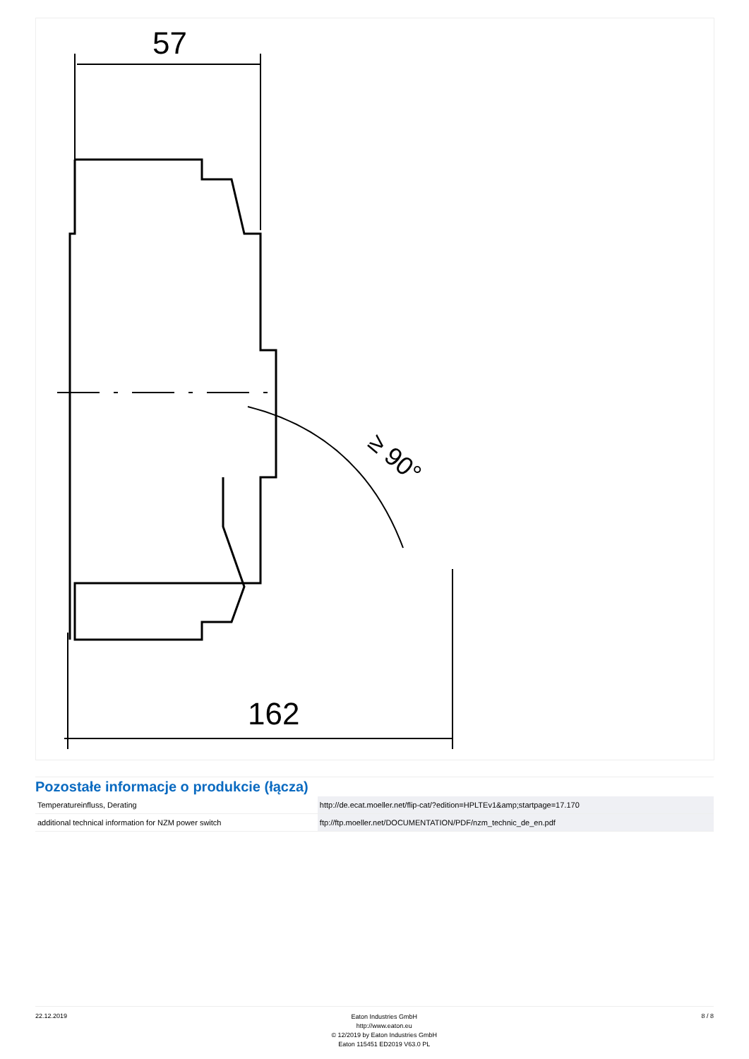57
162
≥ 90°
Pozostałe informacje o produkcie (łącza)
| Temperatureinfluss, Derating | http://de.ecat.moeller.net/flip-cat/?edition=HPLTEv1&amp;startpage=17.170 |
| additional technical information for NZM power switch | ftp://ftp.moeller.net/DOCUMENTATION/PDF/nzm_technic_de_en.pdf |
22.12.2019
Eaton Industries GmbH
http://www.eaton.eu
© 12/2019 by Eaton Industries GmbH
Eaton 115451 ED2019 V63.0 PL
8 / 8